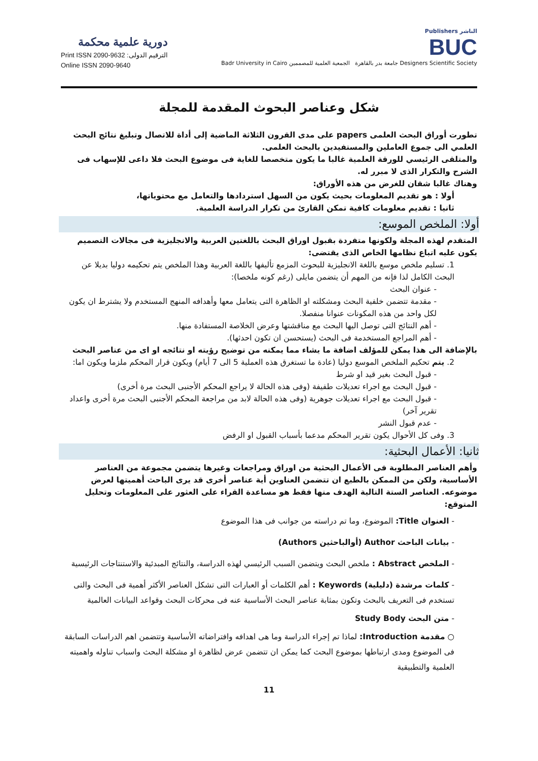دورية علمية محكمة
Print ISSN 2090-9632 :الترقيم الدولى
Online ISSN 2090-9640
Publishers الناشر
BUC
Badr University in Cairo جامعة بدر بالقاهرة الجمعية العلمية للمصممين Designers Scientific Society
شكل وعناصر البحوث المقدمة للمجلة
تطورت أوراق البحث العلمى papers على مدى القرون الثلاثة الماضية إلى أداة للاتصال وتبليغ نتائج البحث العلمي الى جموع العاملين والمستفيدين بالبحث العلمى.
والمتلقى الرئيسي للورقة العلمية غالبا ما يكون متخصصا للغاية فى موضوع البحث فلا داعى للإسهاب فى الشرح والتكرار الذى لا مبرر له.
وهناك غالبا شقان للغرض من هذه الأوراق:
أولا : هو تقديم المعلومات بحيث يكون من السهل استردادها والتعامل مع محتوياتها،
ثانيا : تقديم معلومات كافية تمكن القارئ من تكرار الدراسة العلمية.
أولا: الملخص الموسع:
المتقدم لهذه المجلة ولكونها متفردة بقبول اوراق البحث باللغتين العربية والانجليزية فى مجالات التصميم يكون عليه اتباع نظامها الخاص الذى يقتضى:
1. تسليم ملخص موسع باللغة الانجليزية للبحوث المزمع تأليفها باللغة العربية وهذا الملخص يتم تحكيمه دوليا بديلا عن البحث الكامل لذا فإنه من المهم أن يتضمن مايلى (رغم كونه ملخصا):
- عنوان البحث
- مقدمة تتضمن خلفية البحث ومشكلته او الظاهرة التى يتعامل معها وأهدافه المنهج المستخدم ولا يشترط ان يكون لكل واحد من هذه المكونات عنوانا منفصلا.
- أهم النتائج التى توصل اليها البحث مع مناقشتها وعرض الخلاصة المستفادة منها.
- أهم المراجع المستخدمة فى البحث (يستحسن ان تكون احدثها).
بالإضافة الى هذا يمكن للمؤلف اضافة ما يشاء مما يمكنه من توضيح رؤيته او نتائجه او اى من عناصر البحث
2. يتم تحكيم الملخص الموسع دوليا (عادة ما تستغرق هذه العملية 5 الى 7 أيام) ويكون قرار المحكم ملزما ويكون اما:
- قبول البحث بغير قيد او شرط
- قبول البحث مع اجراء تعديلات طفيفة (وفى هذه الحالة لا يراجع المحكم الأجنبى البحث مرة أخرى)
- قبول البحث مع اجراء تعديلات جوهرية (وفى هذه الحالة لابد من مراجعة المحكم الأجنبى البحث مرة أخرى واعداد تقرير آخر)
- عدم قبول النشر
3. وفى كل الأحوال يكون تقرير المحكم مدعما بأسباب القبول او الرفض
ثانيا: الأعمال البحثية:
وأهم العناصر المطلوبة فى الأعمال البحثية من اوراق ومراجعات وغيرها يتضمن مجموعة من العناصر الأساسية، ولكن من الممكن بالطبع ان تتضمن العناوين أية عناصر أخرى قد يرى الباحث أهميتها لعرض موضوعه. العناصر الستة التالية الهدف منها فقط هو مساعدة القراء على العثور على المعلومات وتحليل المتوقع:
- العنوان Title: الموضوع، وما تم دراسته من جوانب فى هذا الموضوع
- بيانات الباحث Author (أوالباحثين Authors)
- الملخص Abstract : ملخص البحث ويتضمن السبب الرئيسي لهذه الدراسة، والنتائج المبدئية والاستنتاجات الرئيسية
- كلمات مرشدة (دليلية) Keywords : أهم الكلمات أو العبارات التى تشكل العناصر الأكثر أهمية فى البحث والتى تستخدم فى التعريف بالبحث وتكون بمثابة عناصر البحث الأساسية عنه فى محركات البحث وقواعد البيانات العالمية
- متن البحث Study Body
○ مقدمة Introduction: لماذا تم إجراء الدراسة وما هى اهدافه وافتراضاته الأساسية وتتضمن اهم الدراسات السابقة فى الموضوع ومدى ارتباطها بموضوع البحث كما يمكن ان تتضمن عرض لظاهرة او مشكلة البحث واسباب تناوله واهميته العلمية والتطبيقية
11